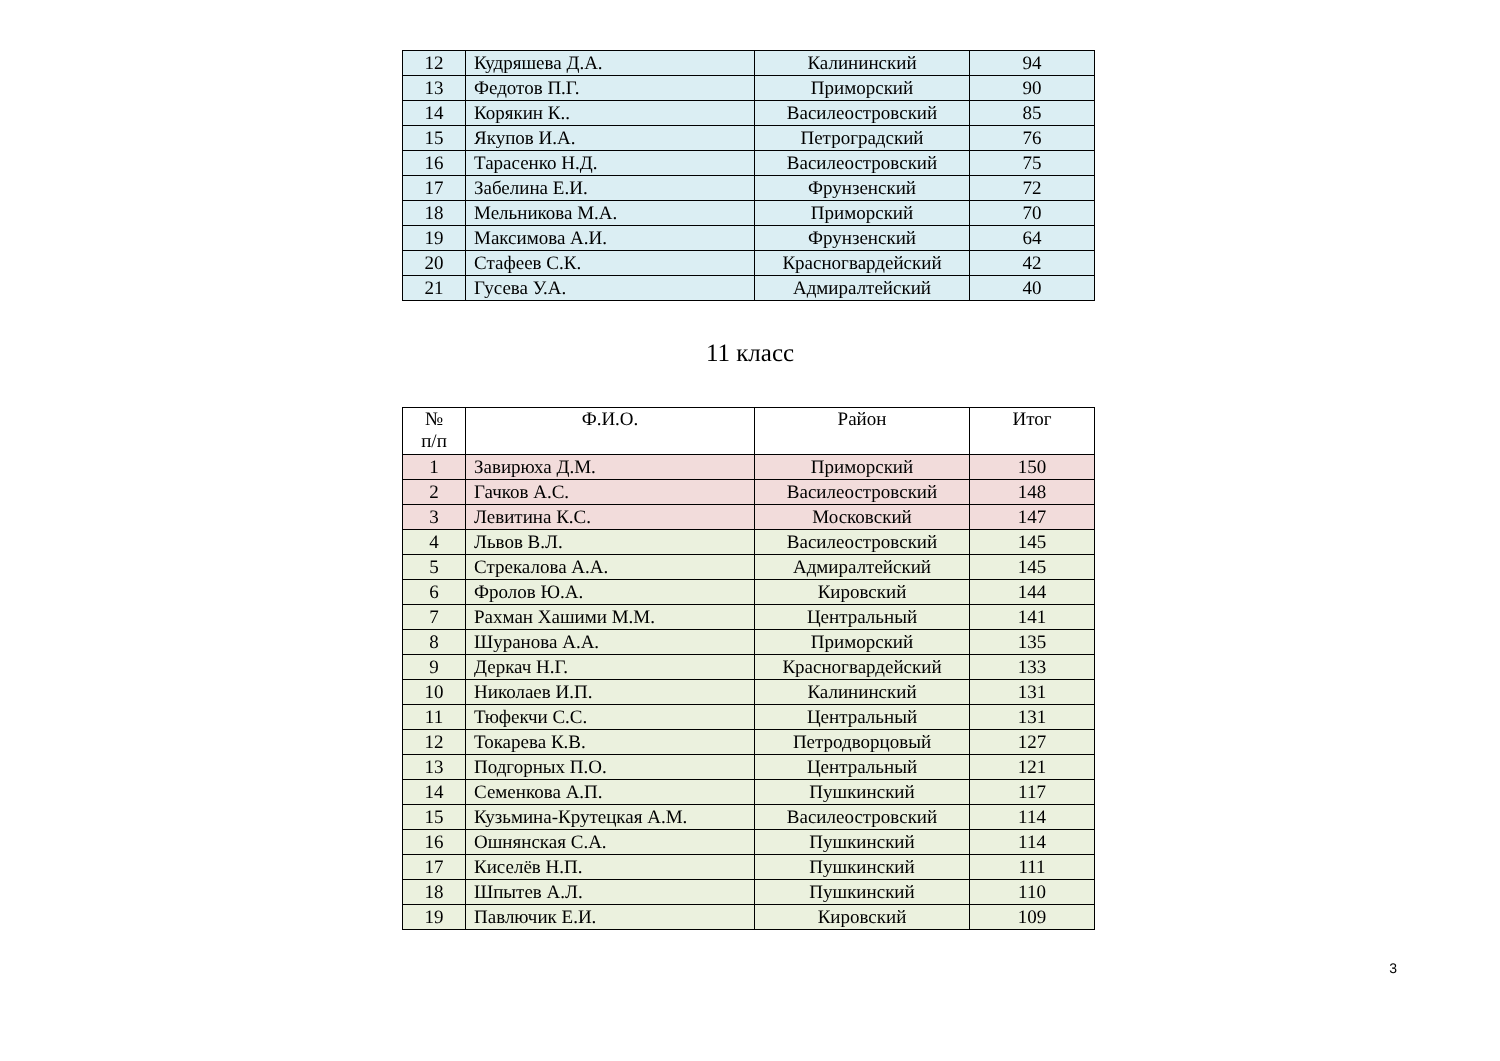| 12 | Кудряшева Д.А. | Калининский | 94 |
| 13 | Федотов П.Г. | Приморский | 90 |
| 14 | Корякин К.. | Василеостровский | 85 |
| 15 | Якупов И.А. | Петроградский | 76 |
| 16 | Тарасенко Н.Д. | Василеостровский | 75 |
| 17 | Забелина Е.И. | Фрунзенский | 72 |
| 18 | Мельникова М.А. | Приморский | 70 |
| 19 | Максимова А.И. | Фрунзенский | 64 |
| 20 | Стафеев С.К. | Красногвардейский | 42 |
| 21 | Гусева У.А. | Адмиралтейский | 40 |
11 класс
| № п/п | Ф.И.О. | Район | Итог |
| --- | --- | --- | --- |
| 1 | Завирюха Д.М. | Приморский | 150 |
| 2 | Гачков А.С. | Василеостровский | 148 |
| 3 | Левитина К.С. | Московский | 147 |
| 4 | Львов В.Л. | Василеостровский | 145 |
| 5 | Стрекалова А.А. | Адмиралтейский | 145 |
| 6 | Фролов Ю.А. | Кировский | 144 |
| 7 | Рахман Хашими М.М. | Центральный | 141 |
| 8 | Шуранова А.А. | Приморский | 135 |
| 9 | Деркач Н.Г. | Красногвардейский | 133 |
| 10 | Николаев И.П. | Калининский | 131 |
| 11 | Тюфекчи С.С. | Центральный | 131 |
| 12 | Токарева К.В. | Петродворцовый | 127 |
| 13 | Подгорных П.О. | Центральный | 121 |
| 14 | Семенкова А.П. | Пушкинский | 117 |
| 15 | Кузьмина-Крутецкая А.М. | Василеостровский | 114 |
| 16 | Ошнянская С.А. | Пушкинский | 114 |
| 17 | Киселёв Н.П. | Пушкинский | 111 |
| 18 | Шпытев А.Л. | Пушкинский | 110 |
| 19 | Павлючик Е.И. | Кировский | 109 |
3